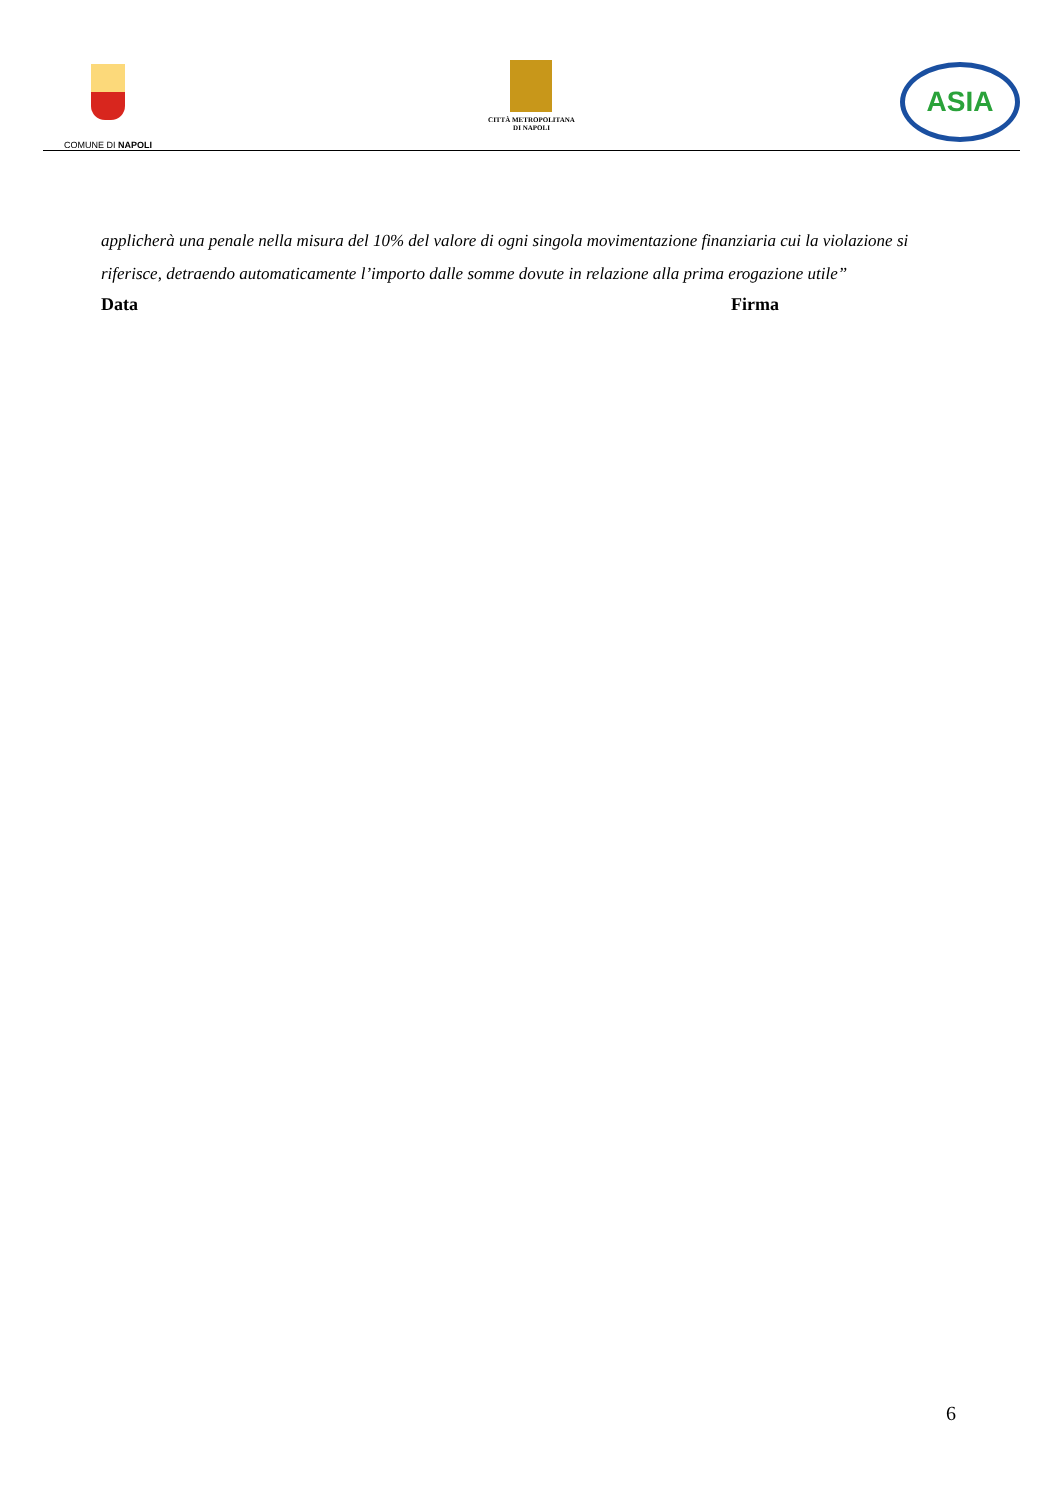COMUNE DI NAPOLI
CITTÀ METROPOLITANA
DI NAPOLI
ASIA
applicherà una penale nella misura del 10% del valore di ogni singola movimentazione finanziaria cui la violazione si riferisce, detraendo automaticamente l’importo dalle somme dovute in relazione alla prima erogazione utile”
Data Firma
6